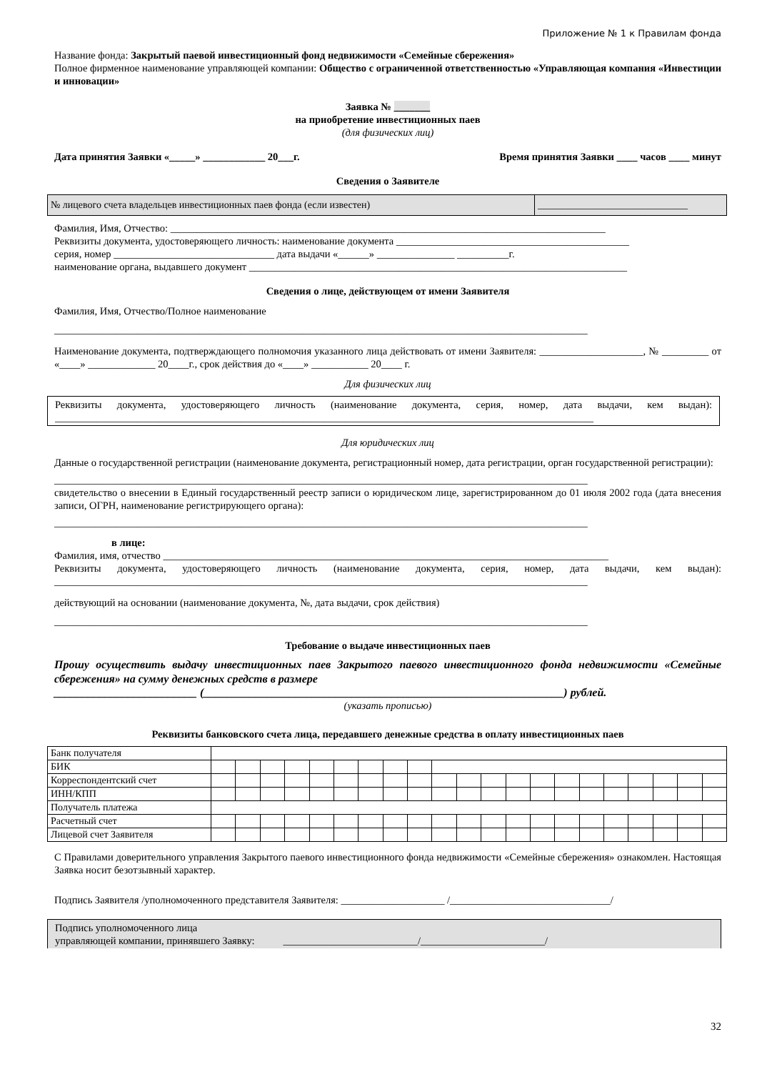Приложение № 1 к Правилам фонда
Название фонда: Закрытый паевой инвестиционный фонд недвижимости «Семейные сбережения»
Полное фирменное наименование управляющей компании: Общество с ограниченной ответственностью «Управляющая компания «Инвестиции и инновации»
Заявка № _______
на приобретение инвестиционных паев
(для физических лиц)
Дата принятия Заявки «_____» ____________ 20___г. Время принятия Заявки ____ часов ____ минут
Сведения о Заявителе
| № лицевого счета владельцев инвестиционных паев фонда (если известен) | ______________________________ |
Фамилия, Имя, Отчество: ____________________________________________________________________________________
Реквизиты документа, удостоверяющего личность: наименование документа _____________________________________________
серия, номер _______________________________ дата выдачи «______» _______________ __________г.
наименование органа, выдавшего документ _________________________________________________________________________
Сведения о лице, действующем от имени Заявителя
Фамилия, Имя, Отчество/Полное наименование
_______________________________________________________________________________________________________
Наименование документа, подтверждающего полномочия указанного лица действовать от имени Заявителя: ____________________, № _________ от «____» _____________ 20____г., срок действия до «____» ___________ 20____ г.
Для физических лиц
Реквизиты документа, удостоверяющего личность (наименование документа, серия, номер, дата выдачи, кем выдан): ________________________________________________________________________________________________________
Для юридических лиц
Данные о государственной регистрации (наименование документа, регистрационный номер, дата регистрации, орган государственной регистрации):
_______________________________________________________________________________________________________
свидетельство о внесении в Единый государственный реестр записи о юридическом лице, зарегистрированном до 01 июля 2002 года (дата внесения записи, ОГРН, наименование регистрирующего органа):
_______________________________________________________________________________________________________
в лице:
Фамилия, имя, отчество ______________________________________________________________________________________
Реквизиты документа, удостоверяющего личность (наименование документа, серия, номер, дата выдачи, кем выдан): _______________________________________________________________________________________________________
действующий на основании (наименование документа, №, дата выдачи, срок действия)
_______________________________________________________________________________________________________
Требование о выдаче инвестиционных паев
Прошу осуществить выдачу инвестиционных паев Закрытого паевого инвестиционного фонда недвижимости «Семейные сбережения» на сумму денежных средств в размере
_________________________ (_______________________________________________________________) рублей.
(указать прописью)
Реквизиты банковского счета лица, передавшего денежные средства в оплату инвестиционных паев
| Банк получателя | | | | | | | | | | | | | | | | | | | | | |
| БИК | | | | | | | | | | | | | | | | | | | | | |
| Корреспондентский счет | | | | | | | | | | | | | | | | | | | | | |
| ИНН/КПП | | | | | | | | | | | | | | | | | | | | | |
| Получатель платежа | | | | | | | | | | | | | | | | | | | | | |
| Расчетный счет | | | | | | | | | | | | | | | | | | | | | |
| Лицевой счет Заявителя | | | | | | | | | | | | | | | | | | | | | |
С Правилами доверительного управления Закрытого паевого инвестиционного фонда недвижимости «Семейные сбережения» ознакомлен. Настоящая Заявка носит безотзывный характер.
Подпись Заявителя /уполномоченного представителя Заявителя: ____________________ /_______________________________/
Подпись уполномоченного лица
управляющей компании, принявшего Заявку: __________________________/________________________/
32